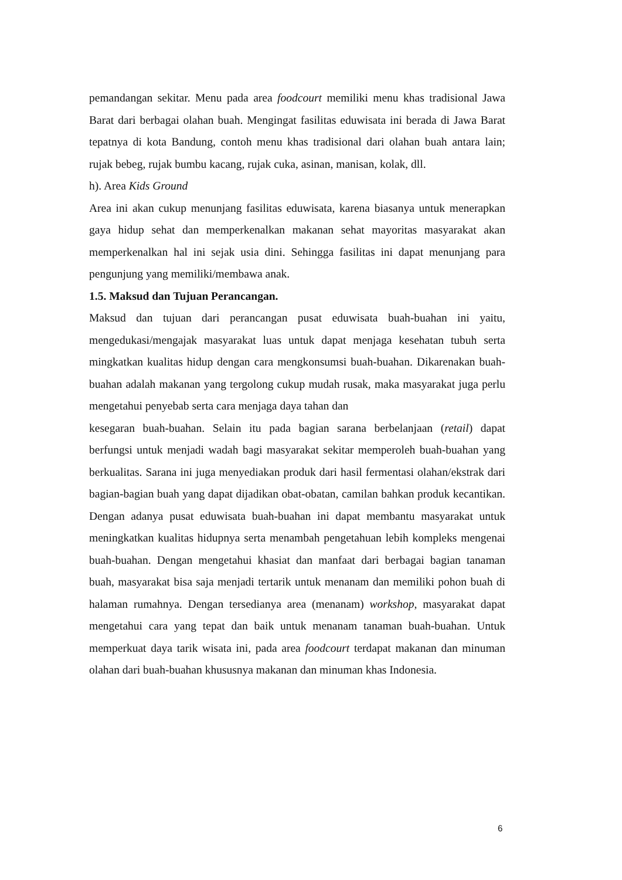pemandangan sekitar. Menu pada area foodcourt memiliki menu khas tradisional Jawa Barat dari berbagai olahan buah. Mengingat fasilitas eduwisata ini berada di Jawa Barat tepatnya di kota Bandung, contoh menu khas tradisional dari olahan buah antara lain; rujak bebeg, rujak bumbu kacang, rujak cuka, asinan, manisan, kolak, dll.
h). Area Kids Ground
Area ini akan cukup menunjang fasilitas eduwisata, karena biasanya untuk menerapkan gaya hidup sehat dan memperkenalkan makanan sehat mayoritas masyarakat akan memperkenalkan hal ini sejak usia dini. Sehingga fasilitas ini dapat menunjang para pengunjung yang memiliki/membawa anak.
1.5. Maksud dan Tujuan Perancangan.
Maksud dan tujuan dari perancangan pusat eduwisata buah-buahan ini yaitu, mengedukasi/mengajak masyarakat luas untuk dapat menjaga kesehatan tubuh serta mingkatkan kualitas hidup dengan cara mengkonsumsi buah-buahan. Dikarenakan buah-buahan adalah makanan yang tergolong cukup mudah rusak, maka masyarakat juga perlu mengetahui penyebab serta cara menjaga daya tahan dan
kesegaran buah-buahan. Selain itu pada bagian sarana berbelanjaan (retail) dapat berfungsi untuk menjadi wadah bagi masyarakat sekitar memperoleh buah-buahan yang berkualitas. Sarana ini juga menyediakan produk dari hasil fermentasi olahan/ekstrak dari bagian-bagian buah yang dapat dijadikan obat-obatan, camilan bahkan produk kecantikan. Dengan adanya pusat eduwisata buah-buahan ini dapat membantu masyarakat untuk meningkatkan kualitas hidupnya serta menambah pengetahuan lebih kompleks mengenai buah-buahan. Dengan mengetahui khasiat dan manfaat dari berbagai bagian tanaman buah, masyarakat bisa saja menjadi tertarik untuk menanam dan memiliki pohon buah di halaman rumahnya. Dengan tersedianya area (menanam) workshop, masyarakat dapat mengetahui cara yang tepat dan baik untuk menanam tanaman buah-buahan. Untuk memperkuat daya tarik wisata ini, pada area foodcourt terdapat makanan dan minuman olahan dari buah-buahan khususnya makanan dan minuman khas Indonesia.
6